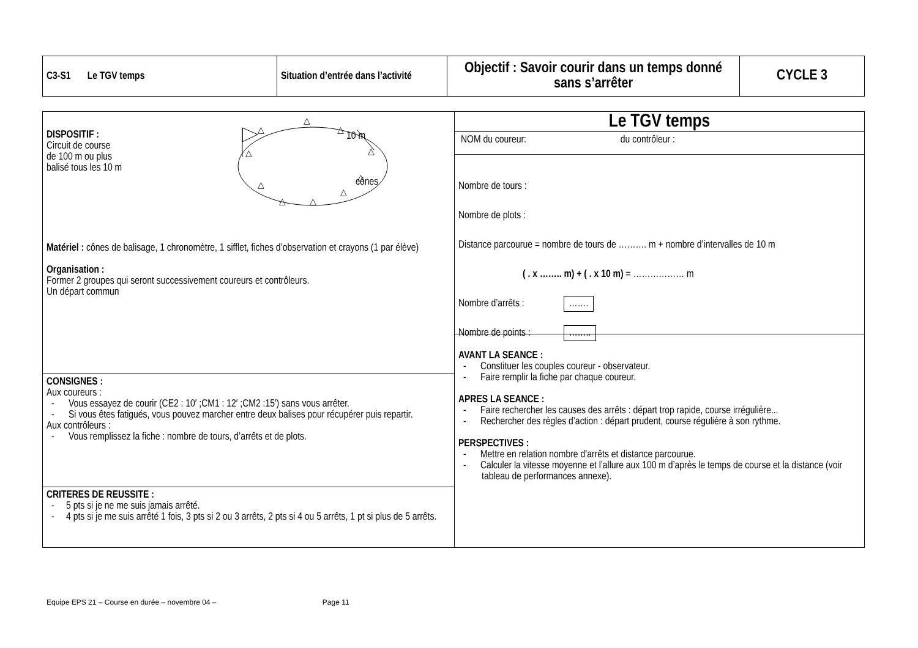| C3-S1 Le TGV temps | Situation d’entrée dans l’activité | Objectif : Savoir courir dans un temps donné sans s’arrêter | CYCLE 3 |
| DISPOSITIF : Circuit de course de 100 m ou plus balisé tous les 10 m 10 m cônes △ △ △ △ △ △ △ △ △ △ Matériel : cônes de balisage, 1 chronomètre, 1 sifflet, fiches d’observation et crayons (1 par élève) Organisation : Former 2 groupes qui seront successivement coureurs et contrôleurs. Un départ commun | Le TGV temps NOM du coureur: du contrôleur : Nombre de tours : Nombre de plots : Distance parcourue = nombre de tours de ………. m + nombre d’intervalles de 10 m ( . x …….. m) + ( . x 10 m) = ……………… m Nombre d’arrêts : ……. Nombre de points : …….. AVANT LA SEANCE : - Constituer les couples coureur - observateur. - Faire remplir la fiche par chaque coureur. APRES LA SEANCE : - Faire rechercher les causes des arrêts : départ trop rapide, course irrégulière... - Rechercher des règles d’action : départ prudent, course régulière à son rythme. PERSPECTIVES : - Mettre en relation nombre d’arrêts et distance parcourue. - Calculer la vitesse moyenne et l’allure aux 100 m d’après le temps de course et la distance (voir tableau de performances annexe). |
| CONSIGNES : Aux coureurs : - Vous essayez de courir (CE2 : 10′ ;CM1 : 12′ ;CM2 :15′) sans vous arrêter. - Si vous êtes fatigués, vous pouvez marcher entre deux balises pour récupérer puis repartir. Aux contrôleurs : - Vous remplissez la fiche : nombre de tours, d’arrêts et de plots. | |
| CRITERES DE REUSSITE : - 5 pts si je ne me suis jamais arrêté. - 4 pts si je me suis arrêté 1 fois, 3 pts si 2 ou 3 arrêts, 2 pts si 4 ou 5 arrêts, 1 pt si plus de 5 arrêts. | |
Equipe EPS 21 – Course en durée – novembre 04 – Page 11